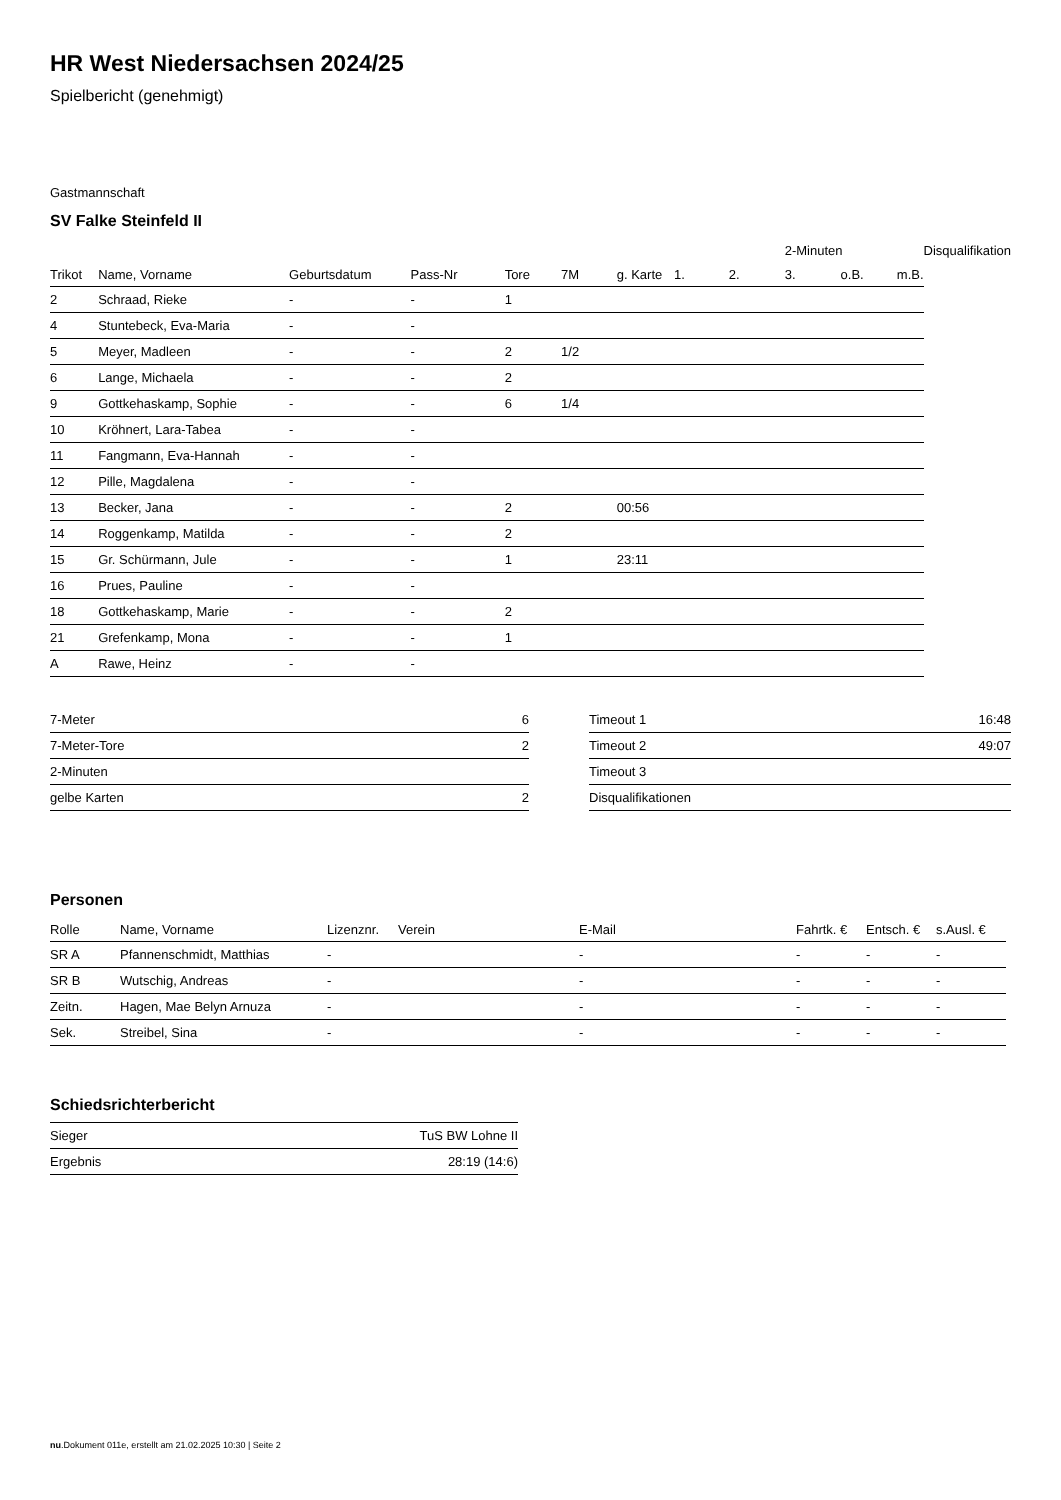HR West Niedersachsen 2024/25
Spielbericht (genehmigt)
Gastmannschaft
SV Falke Steinfeld II
| | | | | | | | | | 2-Minuten | | | Disqualifikation |
| --- | --- | --- | --- | --- | --- | --- | --- | --- | --- | --- | --- | --- |
| Trikot | Name, Vorname | Geburtsdatum | Pass-Nr | Tore | 7M | g. Karte | 1. | 2. | 3. | o.B. | m.B. | |
| 2 | Schraad, Rieke | - | - | 1 | | | | | | | | |
| 4 | Stuntebeck, Eva-Maria | - | - | | | | | | | | | |
| 5 | Meyer, Madleen | - | - | 2 | 1/2 | | | | | | | |
| 6 | Lange, Michaela | - | - | 2 | | | | | | | | |
| 9 | Gottkehaskamp, Sophie | - | - | 6 | 1/4 | | | | | | | |
| 10 | Kröhnert, Lara-Tabea | - | - | | | | | | | | | |
| 11 | Fangmann, Eva-Hannah | - | - | | | | | | | | | |
| 12 | Pille, Magdalena | - | - | | | | | | | | | |
| 13 | Becker, Jana | - | - | 2 | | 00:56 | | | | | | |
| 14 | Roggenkamp, Matilda | - | - | 2 | | | | | | | | |
| 15 | Gr. Schürmann, Jule | - | - | 1 | | 23:11 | | | | | | |
| 16 | Prues, Pauline | - | - | | | | | | | | | |
| 18 | Gottkehaskamp, Marie | - | - | 2 | | | | | | | | |
| 21 | Grefenkamp, Mona | - | - | 1 | | | | | | | | |
| A | Rawe, Heinz | - | - | | | | | | | | | |
| 7-Meter | 6 |
| 7-Meter-Tore | 2 |
| 2-Minuten | |
| gelbe Karten | 2 |
| Timeout 1 | 16:48 |
| Timeout 2 | 49:07 |
| Timeout 3 | |
| Disqualifikationen | |
Personen
| Rolle | Name, Vorname | Lizenznr. | Verein | E-Mail | Fahrtk. € | Entsch. € | s.Ausl. € |
| --- | --- | --- | --- | --- | --- | --- | --- |
| SR A | Pfannenschmidt, Matthias | - | | - | - | - | - |
| SR B | Wutschig, Andreas | - | | - | - | - | - |
| Zeitn. | Hagen, Mae Belyn Arnuza | - | | - | - | - | - |
| Sek. | Streibel, Sina | - | | - | - | - | - |
Schiedsrichterbericht
| Sieger | TuS BW Lohne II |
| Ergebnis | 28:19 (14:6) |
nu.Dokument 011e, erstellt am 21.02.2025 10:30 | Seite 2